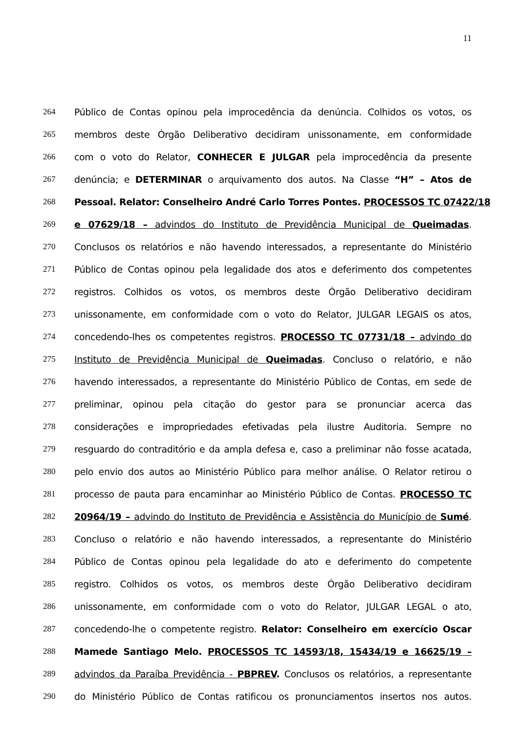11
264 Público de Contas opinou pela improcedência da denúncia. Colhidos os votos, os
265 membros deste Órgão Deliberativo decidiram unissonamente, em conformidade
266 com o voto do Relator, CONHECER E JULGAR pela improcedência da presente
267 denúncia; e DETERMINAR o arquivamento dos autos. Na Classe “H” – Atos de
268 Pessoal. Relator: Conselheiro André Carlo Torres Pontes. PROCESSOS TC 07422/18
269 e 07629/18 – advindos do Instituto de Previdência Municipal de Queimadas.
270 Conclusos os relatórios e não havendo interessados, a representante do Ministério
271 Público de Contas opinou pela legalidade dos atos e deferimento dos competentes
272 registros. Colhidos os votos, os membros deste Órgão Deliberativo decidiram
273 unissonamente, em conformidade com o voto do Relator, JULGAR LEGAIS os atos,
274 concedendo-lhes os competentes registros. PROCESSO TC 07731/18 – advindo do
275 Instituto de Previdência Municipal de Queimadas. Concluso o relatório, e não
276 havendo interessados, a representante do Ministério Público de Contas, em sede de
277 preliminar, opinou pela citação do gestor para se pronunciar acerca das
278 considerações e impropriedades efetivadas pela ilustre Auditoria. Sempre no
279 resguardo do contraditório e da ampla defesa e, caso a preliminar não fosse acatada,
280 pelo envio dos autos ao Ministério Público para melhor análise. O Relator retirou o
281 processo de pauta para encaminhar ao Ministério Público de Contas. PROCESSO TC
282 20964/19 – advindo do Instituto de Previdência e Assistência do Município de Sumé.
283 Concluso o relatório e não havendo interessados, a representante do Ministério
284 Público de Contas opinou pela legalidade do ato e deferimento do competente
285 registro. Colhidos os votos, os membros deste Órgão Deliberativo decidiram
286 unissonamente, em conformidade com o voto do Relator, JULGAR LEGAL o ato,
287 concedendo-lhe o competente registro. Relator: Conselheiro em exercício Oscar
288 Mamede Santiago Melo. PROCESSOS TC 14593/18, 15434/19 e 16625/19 –
289 advindos da Paraíba Previdência - PBPREV. Conclusos os relatórios, a representante
290 do Ministério Público de Contas ratificou os pronunciamentos insertos nos autos.